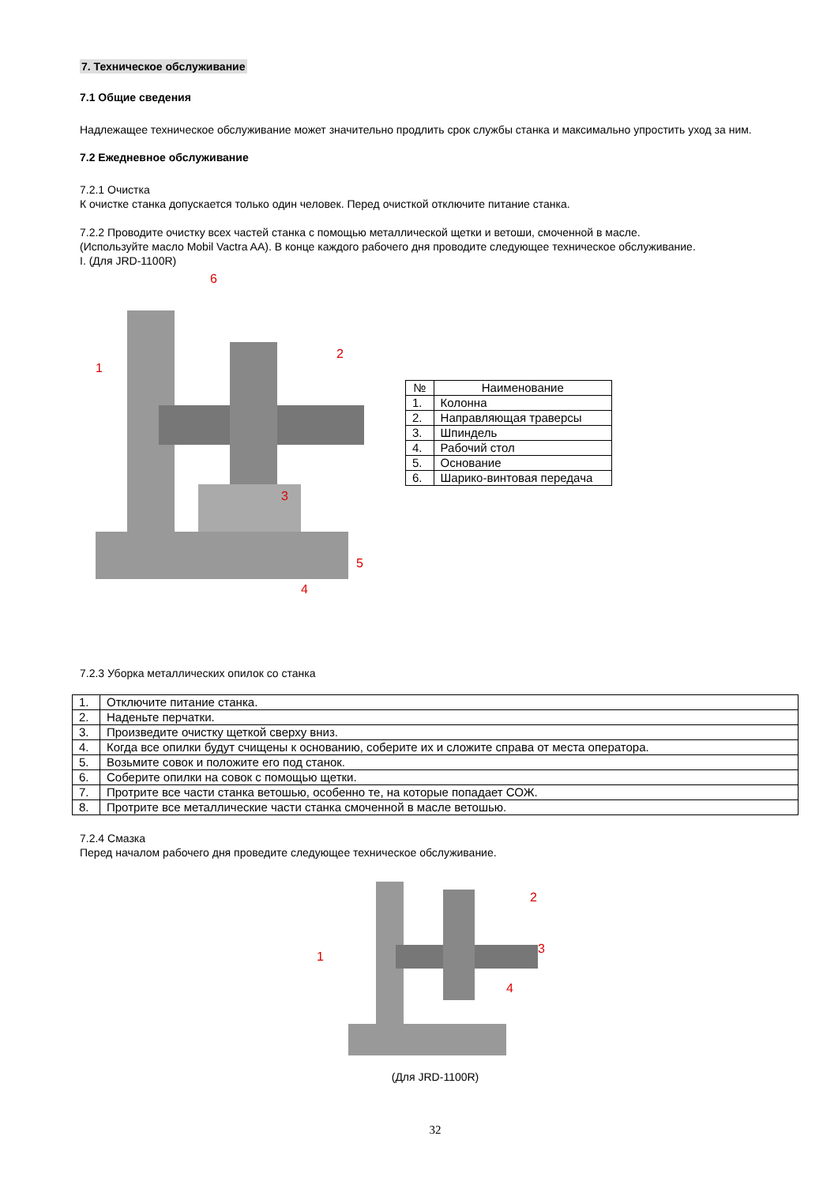7. Техническое обслуживание
7.1 Общие сведения
Надлежащее техническое обслуживание может значительно продлить срок службы станка и максимально упростить уход за ним.
7.2 Ежедневное обслуживание
7.2.1 Очистка
К очистке станка допускается только один человек. Перед очисткой отключите питание станка.
7.2.2 Проводите очистку всех частей станка с помощью металлической щетки и ветоши, смоченной в масле.
(Используйте масло Mobil Vactra AA). В конце каждого рабочего дня проводите следующее техническое обслуживание.
I. (Для JRD-1100R)
1
2
3
4
5
6
| № | Наименование |
| --- | --- |
| 1. | Колонна |
| 2. | Направляющая траверсы |
| 3. | Шпиндель |
| 4. | Рабочий стол |
| 5. | Основание |
| 6. | Шарико-винтовая передача |
7.2.3 Уборка металлических опилок со станка
| 1. | Отключите питание станка. |
| 2. | Наденьте перчатки. |
| 3. | Произведите очистку щеткой сверху вниз. |
| 4. | Когда все опилки будут счищены к основанию, соберите их и сложите справа от места оператора. |
| 5. | Возьмите совок и положите его под станок. |
| 6. | Соберите опилки на совок с помощью щетки. |
| 7. | Протрите все части станка ветошью, особенно те, на которые попадает СОЖ. |
| 8. | Протрите все металлические части станка смоченной в масле ветошью. |
7.2.4 Смазка
Перед началом рабочего дня проведите следующее техническое обслуживание.
1
2
3
4
(Для JRD-1100R)
32